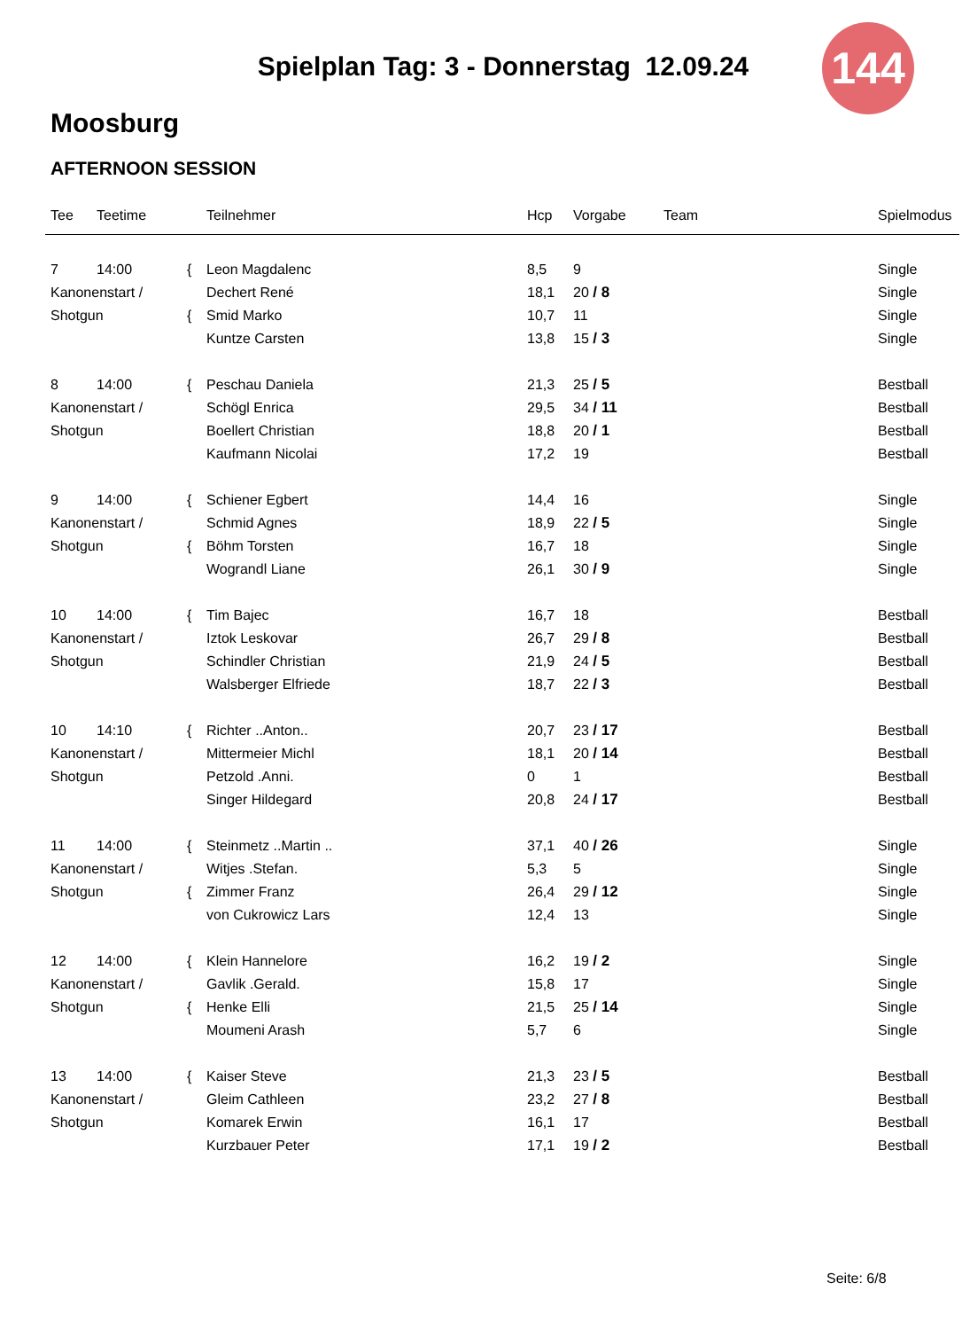144
Spielplan Tag: 3 - Donnerstag 12.09.24
Moosburg
AFTERNOON SESSION
| Tee | Teetime | | Teilnehmer | Hcp | Vorgabe | Team | Spielmodus |
| --- | --- | --- | --- | --- | --- | --- | --- |
| 7 | 14:00 | { | Leon Magdalenc | 8,5 | 9 | | Single |
| Kanonenstart / | | | Dechert René | 18,1 | 20 / 8 | | Single |
| Shotgun | | { | Smid Marko | 10,7 | 11 | | Single |
| | | | Kuntze Carsten | 13,8 | 15 / 3 | | Single |
| 8 | 14:00 | { | Peschau Daniela | 21,3 | 25 / 5 | | Bestball |
| Kanonenstart / | | | Schögl Enrica | 29,5 | 34 / 11 | | Bestball |
| Shotgun | | | Boellert Christian | 18,8 | 20 / 1 | | Bestball |
| | | | Kaufmann Nicolai | 17,2 | 19 | | Bestball |
| 9 | 14:00 | { | Schiener Egbert | 14,4 | 16 | | Single |
| Kanonenstart / | | | Schmid Agnes | 18,9 | 22 / 5 | | Single |
| Shotgun | | { | Böhm Torsten | 16,7 | 18 | | Single |
| | | | Wograndl Liane | 26,1 | 30 / 9 | | Single |
| 10 | 14:00 | { | Tim Bajec | 16,7 | 18 | | Bestball |
| Kanonenstart / | | | Iztok Leskovar | 26,7 | 29 / 8 | | Bestball |
| Shotgun | | | Schindler Christian | 21,9 | 24 / 5 | | Bestball |
| | | | Walsberger Elfriede | 18,7 | 22 / 3 | | Bestball |
| 10 | 14:10 | { | Richter ..Anton.. | 20,7 | 23 / 17 | | Bestball |
| Kanonenstart / | | | Mittermeier Michl | 18,1 | 20 / 14 | | Bestball |
| Shotgun | | | Petzold .Anni. | 0 | 1 | | Bestball |
| | | | Singer Hildegard | 20,8 | 24 / 17 | | Bestball |
| 11 | 14:00 | { | Steinmetz ..Martin .. | 37,1 | 40 / 26 | | Single |
| Kanonenstart / | | | Witjes .Stefan. | 5,3 | 5 | | Single |
| Shotgun | | { | Zimmer Franz | 26,4 | 29 / 12 | | Single |
| | | | von Cukrowicz Lars | 12,4 | 13 | | Single |
| 12 | 14:00 | { | Klein Hannelore | 16,2 | 19 / 2 | | Single |
| Kanonenstart / | | | Gavlik .Gerald. | 15,8 | 17 | | Single |
| Shotgun | | { | Henke Elli | 21,5 | 25 / 14 | | Single |
| | | | Moumeni Arash | 5,7 | 6 | | Single |
| 13 | 14:00 | { | Kaiser Steve | 21,3 | 23 / 5 | | Bestball |
| Kanonenstart / | | | Gleim Cathleen | 23,2 | 27 / 8 | | Bestball |
| Shotgun | | | Komarek Erwin | 16,1 | 17 | | Bestball |
| | | | Kurzbauer Peter | 17,1 | 19 / 2 | | Bestball |
Seite: 6/8